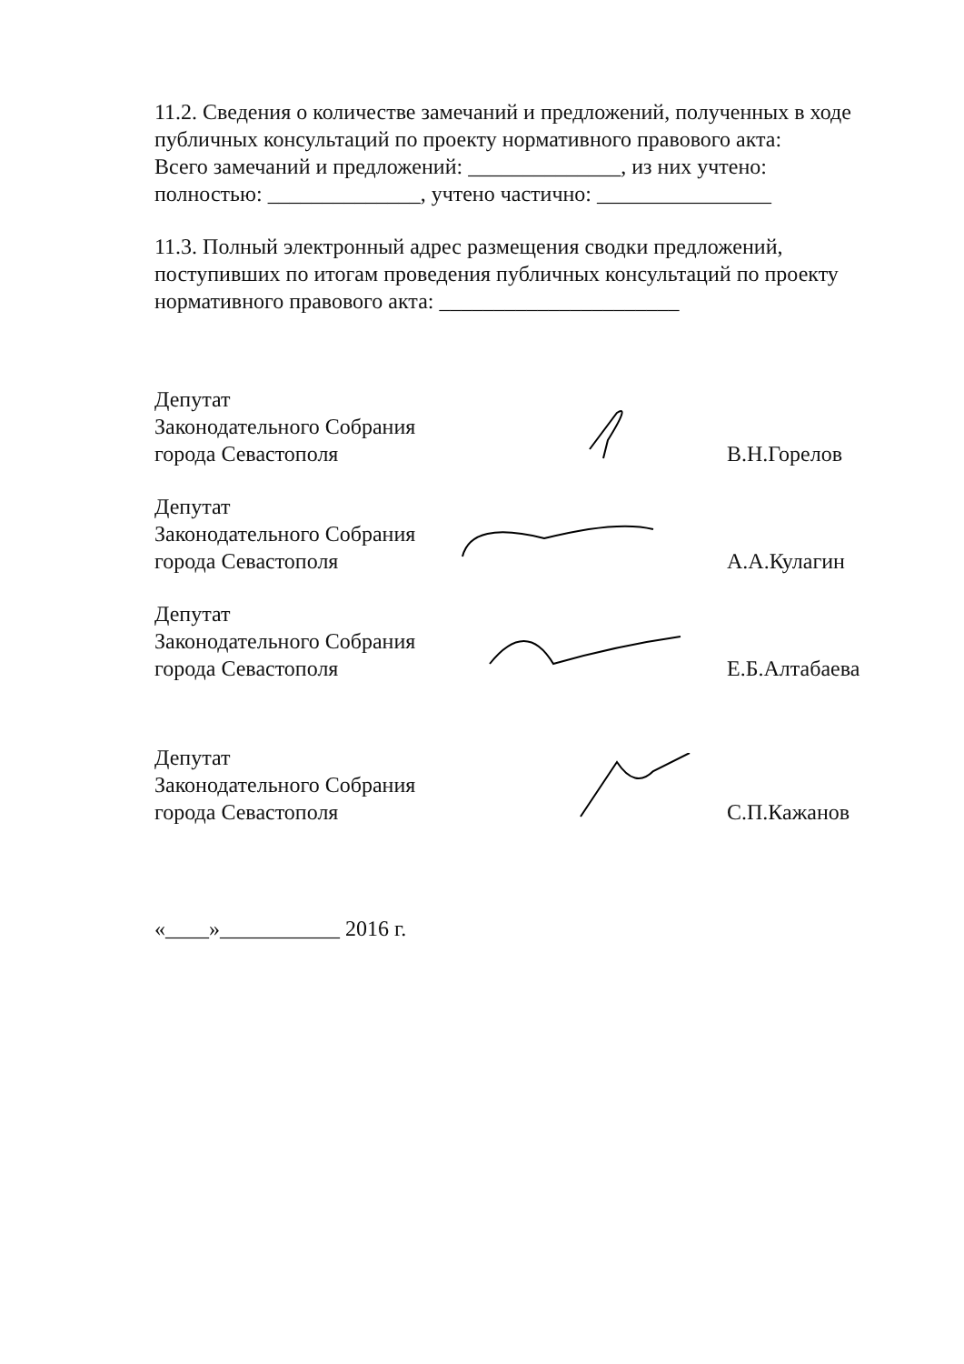11.2. Сведения о количестве замечаний и предложений, полученных в ходе публичных консультаций по проекту нормативного правового акта:
Всего замечаний и предложений: ______________, из них учтено:
полностью: ______________, учтено частично: ________________
11.3. Полный электронный адрес размещения сводки предложений, поступивших по итогам проведения публичных консультаций по проекту нормативного правового акта: ______________________
Депутат
Законодательного Собрания
города Севастополя
В.Н.Горелов
Депутат
Законодательного Собрания
города Севастополя
А.А.Кулагин
Депутат
Законодательного Собрания
города Севастополя
Е.Б.Алтабаева
Депутат
Законодательного Собрания
города Севастополя
С.П.Кажанов
«____»___________ 2016 г.